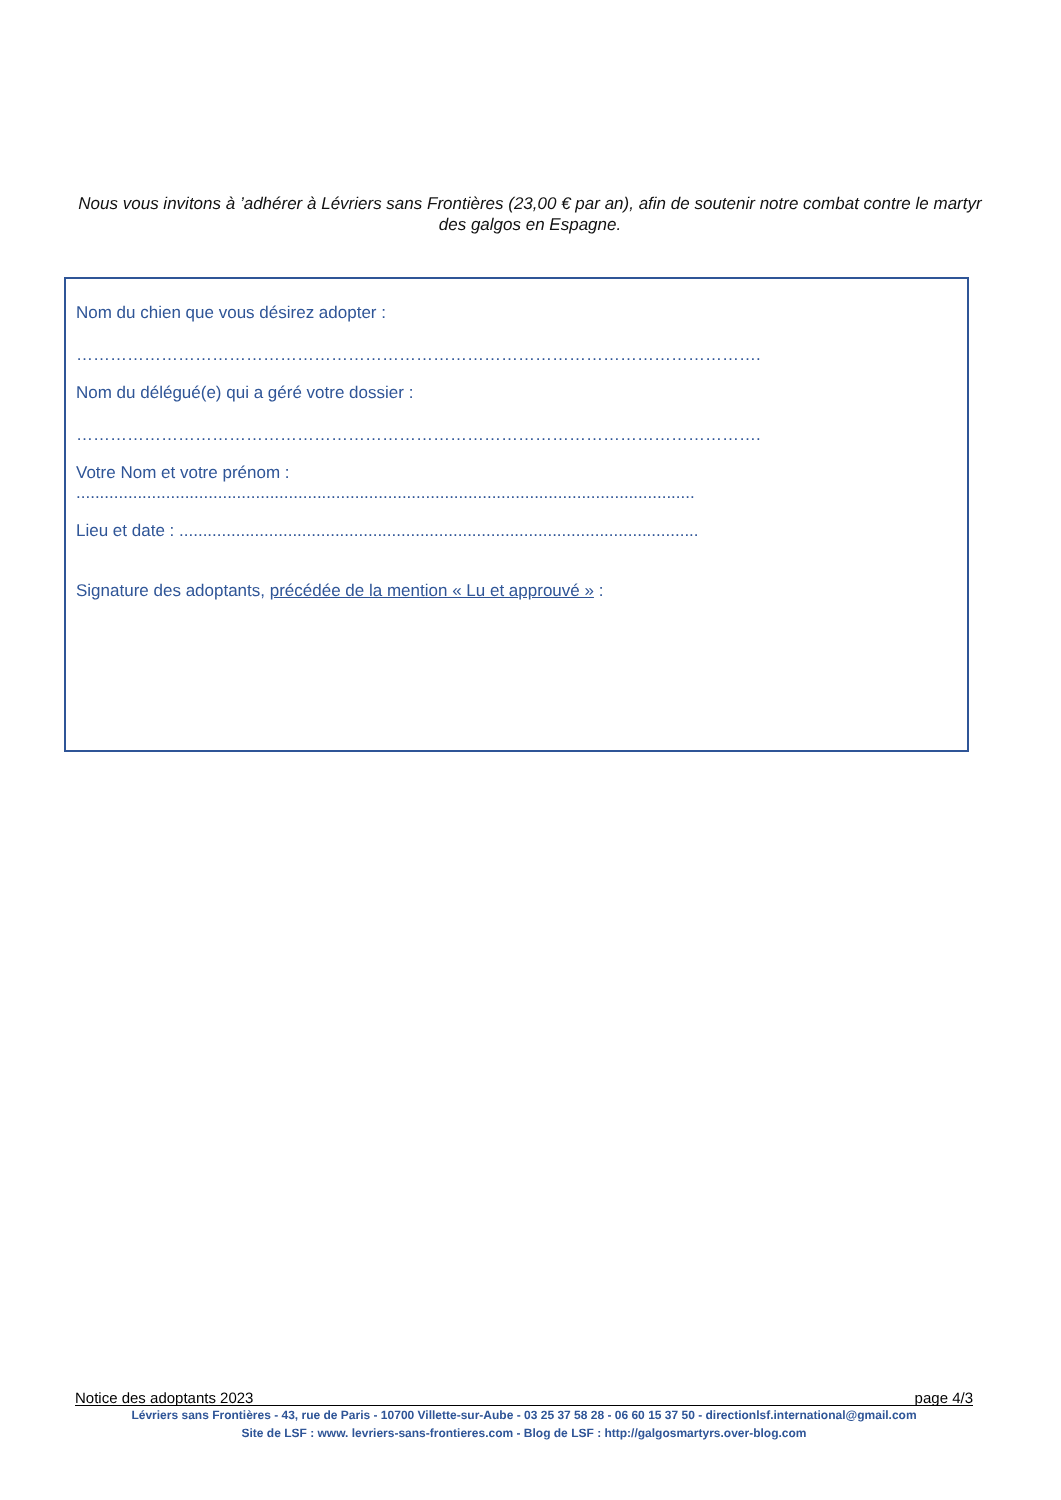Nous vous invitons à ’adhérer à Lévriers sans Frontières (23,00 € par an), afin de soutenir notre combat contre le martyr des galgos en Espagne.
Nom du chien que vous désirez adopter :
………………………………………………………………………………………………………….
Nom du délégué(e) qui a géré votre dossier :
………………………………………………………………………………………………………….
Votre Nom et votre prénom :
...................................................................................................................................
Lieu et date : ..............................................................................................................
Signature des adoptants, précédée de la mention « Lu et approuvé » :
Notice des adoptants 2023 page 4/3
Lévriers sans Frontières - 43, rue de Paris - 10700 Villette-sur-Aube - 03 25 37 58 28 - 06 60 15 37 50 - directionlsf.international@gmail.com
Site de LSF : www. levriers-sans-frontieres.com - Blog de LSF : http://galgosmartyrs.over-blog.com